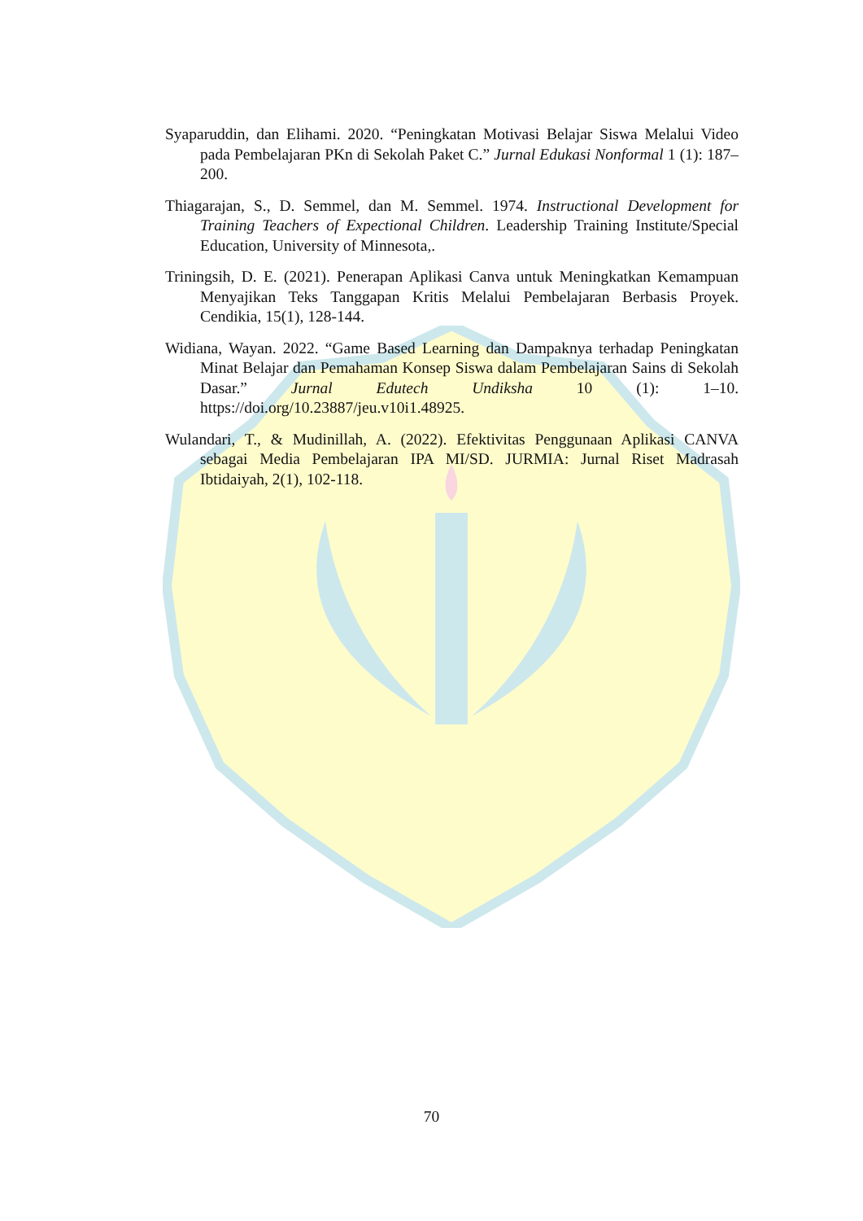Syaparuddin, dan Elihami. 2020. “Peningkatan Motivasi Belajar Siswa Melalui Video pada Pembelajaran PKn di Sekolah Paket C.” Jurnal Edukasi Nonformal 1 (1): 187–200.
Thiagarajan, S., D. Semmel, dan M. Semmel. 1974. Instructional Development for Training Teachers of Expectional Children. Leadership Training Institute/Special Education, University of Minnesota,.
Triningsih, D. E. (2021). Penerapan Aplikasi Canva untuk Meningkatkan Kemampuan Menyajikan Teks Tanggapan Kritis Melalui Pembelajaran Berbasis Proyek. Cendikia, 15(1), 128-144.
Widiana, Wayan. 2022. “Game Based Learning dan Dampaknya terhadap Peningkatan Minat Belajar dan Pemahaman Konsep Siswa dalam Pembelajaran Sains di Sekolah Dasar.” Jurnal Edutech Undiksha 10 (1): 1–10. https://doi.org/10.23887/jeu.v10i1.48925.
Wulandari, T., & Mudinillah, A. (2022). Efektivitas Penggunaan Aplikasi CANVA sebagai Media Pembelajaran IPA MI/SD. JURMIA: Jurnal Riset Madrasah Ibtidaiyah, 2(1), 102-118.
70